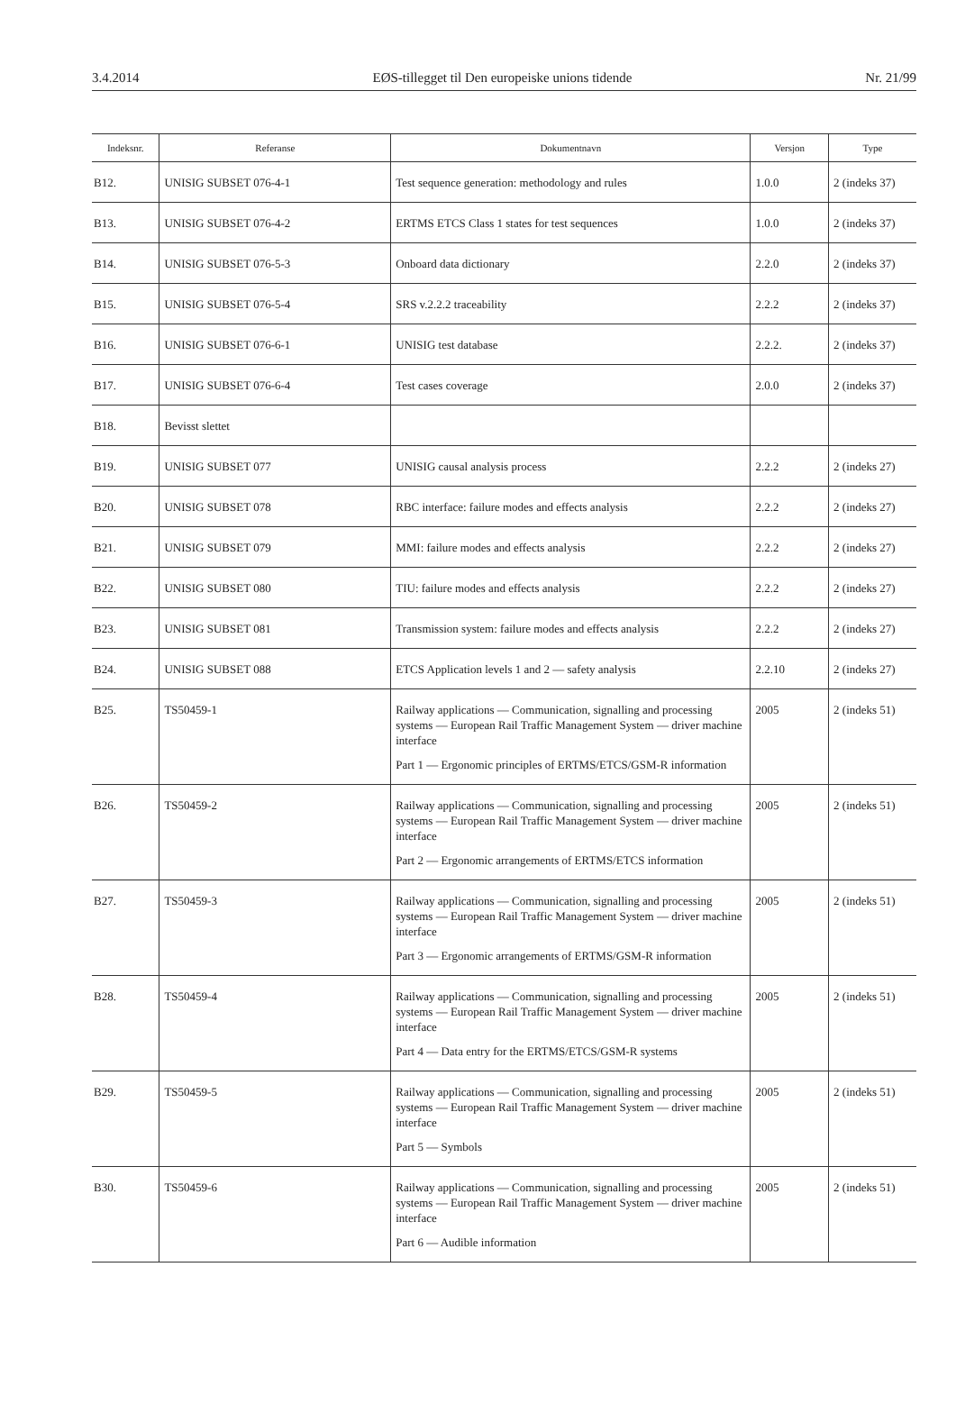3.4.2014 EØS-tillegget til Den europeiske unions tidende Nr. 21/99
| Indeksnr. | Referanse | Dokumentnavn | Versjon | Type |
| --- | --- | --- | --- | --- |
| B12. | UNISIG SUBSET 076-4-1 | Test sequence generation: methodology and rules | 1.0.0 | 2 (indeks 37) |
| B13. | UNISIG SUBSET 076-4-2 | ERTMS ETCS Class 1 states for test sequences | 1.0.0 | 2 (indeks 37) |
| B14. | UNISIG SUBSET 076-5-3 | Onboard data dictionary | 2.2.0 | 2 (indeks 37) |
| B15. | UNISIG SUBSET 076-5-4 | SRS v.2.2.2 traceability | 2.2.2 | 2 (indeks 37) |
| B16. | UNISIG SUBSET 076-6-1 | UNISIG test database | 2.2.2. | 2 (indeks 37) |
| B17. | UNISIG SUBSET 076-6-4 | Test cases coverage | 2.0.0 | 2 (indeks 37) |
| B18. | Bevisst slettet | | | |
| B19. | UNISIG SUBSET 077 | UNISIG causal analysis process | 2.2.2 | 2 (indeks 27) |
| B20. | UNISIG SUBSET 078 | RBC interface: failure modes and effects analysis | 2.2.2 | 2 (indeks 27) |
| B21. | UNISIG SUBSET 079 | MMI: failure modes and effects analysis | 2.2.2 | 2 (indeks 27) |
| B22. | UNISIG SUBSET 080 | TIU: failure modes and effects analysis | 2.2.2 | 2 (indeks 27) |
| B23. | UNISIG SUBSET 081 | Transmission system: failure modes and effects analysis | 2.2.2 | 2 (indeks 27) |
| B24. | UNISIG SUBSET 088 | ETCS Application levels 1 and 2 — safety analysis | 2.2.10 | 2 (indeks 27) |
| B25. | TS50459-1 | Railway applications — Communication, signalling and processing systems — European Rail Traffic Management System — driver machine interface Part 1 — Ergonomic principles of ERTMS/ETCS/GSM-R information | 2005 | 2 (indeks 51) |
| B26. | TS50459-2 | Railway applications — Communication, signalling and processing systems — European Rail Traffic Management System — driver machine interface Part 2 — Ergonomic arrangements of ERTMS/ETCS information | 2005 | 2 (indeks 51) |
| B27. | TS50459-3 | Railway applications — Communication, signalling and processing systems — European Rail Traffic Management System — driver machine interface Part 3 — Ergonomic arrangements of ERTMS/GSM-R information | 2005 | 2 (indeks 51) |
| B28. | TS50459-4 | Railway applications — Communication, signalling and processing systems — European Rail Traffic Management System — driver machine interface Part 4 — Data entry for the ERTMS/ETCS/GSM-R systems | 2005 | 2 (indeks 51) |
| B29. | TS50459-5 | Railway applications — Communication, signalling and processing systems — European Rail Traffic Management System — driver machine interface Part 5 — Symbols | 2005 | 2 (indeks 51) |
| B30. | TS50459-6 | Railway applications — Communication, signalling and processing systems — European Rail Traffic Management System — driver machine interface Part 6 — Audible information | 2005 | 2 (indeks 51) |